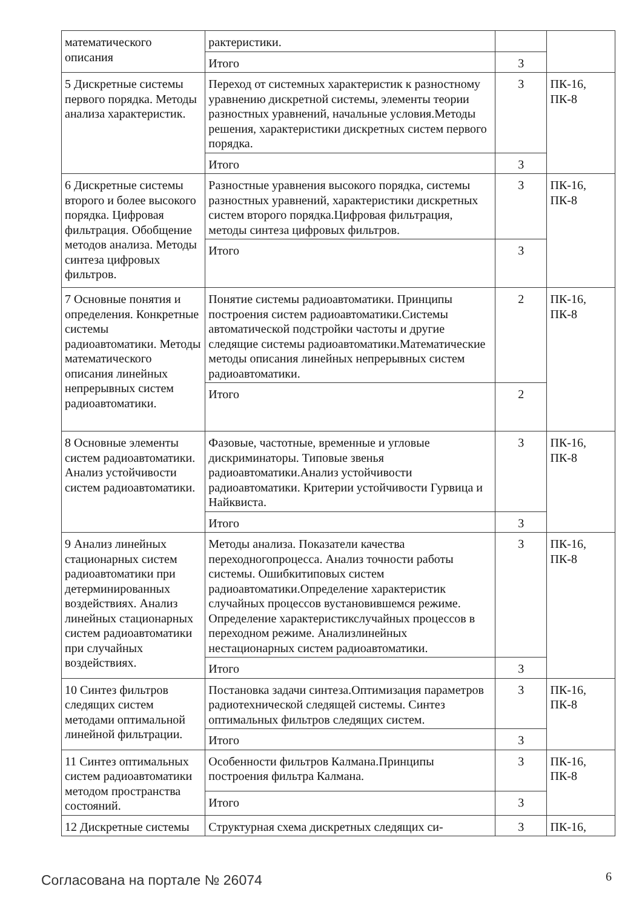| математического описания | рактеристики. | | |
| | Итого | 3 | |
| 5 Дискретные системы первого порядка. Методы анализа характеристик. | Переход от системных характеристик к разностному уравнению дискретной системы, элементы теории разностных уравнений, начальные условия.Методы решения, характеристики дискретных систем первого порядка. | 3 | ПК-16, ПК-8 |
| | Итого | 3 | |
| 6 Дискретные системы второго и более высокого порядка. Цифровая фильтрация. Обобщение методов анализа. Методы синтеза цифровых фильтров. | Разностные уравнения высокого порядка, системы разностных уравнений, характеристики дискретных систем второго порядка.Цифровая фильтрация, методы синтеза цифровых фильтров. | 3 | ПК-16, ПК-8 |
| | Итого | 3 | |
| 7 Основные понятия и определения. Конкретные системы радиоавтоматики. Методы математического описания линейных непрерывных систем радиоавтоматики. | Понятие системы радиоавтоматики. Принципы построения систем радиоавтоматики.Системы автоматической подстройки частоты и другие следящие системы радиоавтоматики.Математические методы описания линейных непрерывных систем радиоавтоматики. | 2 | ПК-16, ПК-8 |
| | Итого | 2 | |
| 8 Основные элементы систем радиоавтоматики. Анализ устойчивости систем радиоавтоматики. | Фазовые, частотные, временные и угловые дискриминаторы. Типовые звенья радиоавтоматики.Анализ устойчивости радиоавтоматики. Критерии устойчивости Гурвица и Найквиста. | 3 | ПК-16, ПК-8 |
| | Итого | 3 | |
| 9 Анализ линейных стационарных систем радиоавтоматики при детерминированных воздействиях. Анализ линейных стационарных систем радиоавтоматики при случайных воздействиях. | Методы анализа. Показатели качества переходногопроцесса. Анализ точности работы системы. Ошибкитиповых систем радиоавтоматики.Определение характеристик случайных процессов вустановившемся режиме. Определение характеристикслучайных процессов в переходном режиме. Анализлинейных нестационарных систем радиоавтоматики. | 3 | ПК-16, ПК-8 |
| | Итого | 3 | |
| 10 Синтез фильтров следящих систем методами оптимальной линейной фильтрации. | Постановка задачи синтеза.Оптимизация параметров радиотехнической следящей системы. Синтез оптимальных фильтров следящих систем. | 3 | ПК-16, ПК-8 |
| | Итого | 3 | |
| 11 Синтез оптимальных систем радиоавтоматики методом пространства состояний. | Особенности фильтров Калмана.Принципы построения фильтра Калмана. | 3 | ПК-16, ПК-8 |
| | Итого | 3 | |
| 12 Дискретные системы | Структурная схема дискретных следящих си- | 3 | ПК-16, |
Согласована на портале № 26074 6